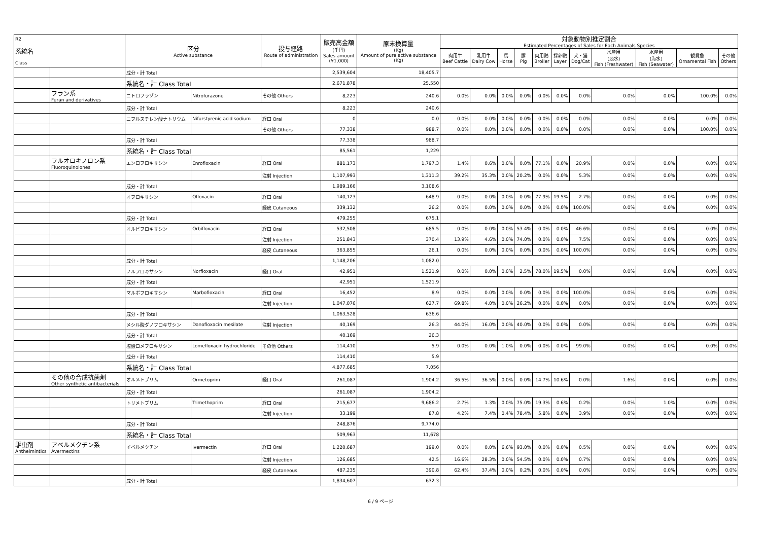| R2 系統名 Class | | 区分 Active substance | | 投与経路 Route of administration | 販売高金額 (千円) Sales amount (¥1,000) | 原末換算量 (Kg) Amount of pure active substance (Kg) | 対象動物別推定割合 Estimated Percentages of Sales for Each Animals Species | | | | | | | | | | |
| --- | --- | --- | --- | --- | --- | --- | --- | --- | --- | --- | --- | --- | --- | --- | --- | --- | --- |
| | | | | | | | 肉用牛 Beef Cattle | 乳用牛 Dairy Cow | 馬 Horse | 豚 Pig | 肉用鶏 Broiler | 採卵鶏 Layer | 犬・猫 Dog/Cat | 水産用 (淡水) Fish (Freshwater) | 水産用 (海水) Fish (Seawater) | 観賞魚 Ornamental Fish | その他 Others |
| | | 成分・計 Total | | | 2,539,604 | 18,405.7 | | | | | | | | | | | |
| | | 系統名・計 Class Total | | | 2,671,878 | 25,550 | | | | | | | | | | | |
| | フラン系 Furan and derivatives | ニトロフラゾン | Nitrofurazone | その他 Others | 8,223 | 240.6 | 0.0% | 0.0% | 0.0% | 0.0% | 0.0% | 0.0% | 0.0% | 0.0% | 0.0% | 100.0% | 0.0% |
| | | 成分・計 Total | | | 8,223 | 240.6 | | | | | | | | | | | |
| | | ニフルスチレン酸ナトリウム | Nifurstyrenic acid sodium | 経口 Oral | 0 | 0.0 | 0.0% | 0.0% | 0.0% | 0.0% | 0.0% | 0.0% | 0.0% | 0.0% | 0.0% | 0.0% | 0.0% |
| | | | | その他 Others | 77,338 | 988.7 | 0.0% | 0.0% | 0.0% | 0.0% | 0.0% | 0.0% | 0.0% | 0.0% | 0.0% | 100.0% | 0.0% |
| | | 成分・計 Total | | | 77,338 | 988.7 | | | | | | | | | | | |
| | | 系統名・計 Class Total | | | 85,561 | 1,229 | | | | | | | | | | | |
| | フルオロキノロン系 Fluoroquinolones | エンロフロキサシン | Enrofloxacin | 経口 Oral | 881,173 | 1,797.3 | 1.4% | 0.6% | 0.0% | 0.0% | 77.1% | 0.0% | 20.9% | 0.0% | 0.0% | 0.0% | 0.0% |
| | | | | 注射 Injection | 1,107,993 | 1,311.3 | 39.2% | 35.3% | 0.0% | 20.2% | 0.0% | 0.0% | 5.3% | 0.0% | 0.0% | 0.0% | 0.0% |
| | | 成分・計 Total | | | 1,989,166 | 3,108.6 | | | | | | | | | | | |
| | | オフロキサシン | Ofloxacin | 経口 Oral | 140,123 | 648.9 | 0.0% | 0.0% | 0.0% | 0.0% | 77.9% | 19.5% | 2.7% | 0.0% | 0.0% | 0.0% | 0.0% |
| | | | | 経皮 Cutaneous | 339,132 | 26.2 | 0.0% | 0.0% | 0.0% | 0.0% | 0.0% | 0.0% | 100.0% | 0.0% | 0.0% | 0.0% | 0.0% |
| | | 成分・計 Total | | | 479,255 | 675.1 | | | | | | | | | | | |
| | | オルビフロキサシン | Orbifloxacin | 経口 Oral | 532,508 | 685.5 | 0.0% | 0.0% | 0.0% | 53.4% | 0.0% | 0.0% | 46.6% | 0.0% | 0.0% | 0.0% | 0.0% |
| | | | | 注射 Injection | 251,843 | 370.4 | 13.9% | 4.6% | 0.0% | 74.0% | 0.0% | 0.0% | 7.5% | 0.0% | 0.0% | 0.0% | 0.0% |
| | | | | 経皮 Cutaneous | 363,855 | 26.1 | 0.0% | 0.0% | 0.0% | 0.0% | 0.0% | 0.0% | 100.0% | 0.0% | 0.0% | 0.0% | 0.0% |
| | | 成分・計 Total | | | 1,148,206 | 1,082.0 | | | | | | | | | | | |
| | | ノルフロキサシン | Norfloxacin | 経口 Oral | 42,951 | 1,521.9 | 0.0% | 0.0% | 0.0% | 2.5% | 78.0% | 19.5% | 0.0% | 0.0% | 0.0% | 0.0% | 0.0% |
| | | 成分・計 Total | | | 42,951 | 1,521.9 | | | | | | | | | | | |
| | | マルボフロキサシン | Marbofloxacin | 経口 Oral | 16,452 | 8.9 | 0.0% | 0.0% | 0.0% | 0.0% | 0.0% | 0.0% | 100.0% | 0.0% | 0.0% | 0.0% | 0.0% |
| | | | | 注射 Injection | 1,047,076 | 627.7 | 69.8% | 4.0% | 0.0% | 26.2% | 0.0% | 0.0% | 0.0% | 0.0% | 0.0% | 0.0% | 0.0% |
| | | 成分・計 Total | | | 1,063,528 | 636.6 | | | | | | | | | | | |
| | | メシル酸ダノフロキサシン | Danofloxacin mesilate | 注射 Injection | 40,169 | 26.3 | 44.0% | 16.0% | 0.0% | 40.0% | 0.0% | 0.0% | 0.0% | 0.0% | 0.0% | 0.0% | 0.0% |
| | | 成分・計 Total | | | 40,169 | 26.3 | | | | | | | | | | | |
| | | 塩酸ロメフロキサシン | Lomefloxacin hydrochloride | その他 Others | 114,410 | 5.9 | 0.0% | 0.0% | 1.0% | 0.0% | 0.0% | 0.0% | 99.0% | 0.0% | 0.0% | 0.0% | 0.0% |
| | | 成分・計 Total | | | 114,410 | 5.9 | | | | | | | | | | | |
| | | 系統名・計 Class Total | | | 4,877,685 | 7,056 | | | | | | | | | | | |
| | その他の合成抗菌剤 Other synthetic antibacterials | オルメトプリム | Ormetoprim | 経口 Oral | 261,087 | 1,904.2 | 36.5% | 36.5% | 0.0% | 0.0% | 14.7% | 10.6% | 0.0% | 1.6% | 0.0% | 0.0% | 0.0% |
| | | 成分・計 Total | | | 261,087 | 1,904.2 | | | | | | | | | | | |
| | | トリメトプリム | Trimethoprim | 経口 Oral | 215,677 | 9,686.2 | 2.7% | 1.3% | 0.0% | 75.0% | 19.3% | 0.6% | 0.2% | 0.0% | 1.0% | 0.0% | 0.0% |
| | | | | 注射 Injection | 33,199 | 87.8 | 4.2% | 7.4% | 0.4% | 78.4% | 5.8% | 0.0% | 3.9% | 0.0% | 0.0% | 0.0% | 0.0% |
| | | 成分・計 Total | | | 248,876 | 9,774.0 | | | | | | | | | | | |
| | | 系統名・計 Class Total | | | 509,963 | 11,678 | | | | | | | | | | | |
| 駆虫剤 Anthelmintics | アベルメクチン系 Avermectins | イベルメクチン | Ivermectin | 経口 Oral | 1,220,687 | 199.0 | 0.0% | 0.0% | 6.6% | 93.0% | 0.0% | 0.0% | 0.5% | 0.0% | 0.0% | 0.0% | 0.0% |
| | | | | 注射 Injection | 126,685 | 42.5 | 16.6% | 28.3% | 0.0% | 54.5% | 0.0% | 0.0% | 0.7% | 0.0% | 0.0% | 0.0% | 0.0% |
| | | | | 経皮 Cutaneous | 487,235 | 390.8 | 62.4% | 37.4% | 0.0% | 0.2% | 0.0% | 0.0% | 0.0% | 0.0% | 0.0% | 0.0% | 0.0% |
| | | 成分・計 Total | | | 1,834,607 | 632.3 | | | | | | | | | | | |
6 / 9 ページ